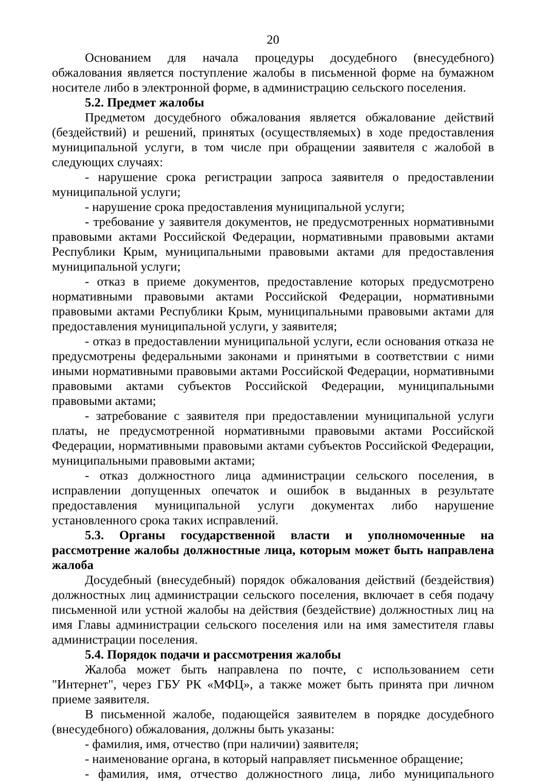20
Основанием для начала процедуры досудебного (внесудебного) обжалования является поступление жалобы в письменной форме на бумажном носителе либо в электронной форме, в администрацию сельского поселения.
5.2. Предмет жалобы
Предметом досудебного обжалования является обжалование действий (бездействий) и решений, принятых (осуществляемых) в ходе предоставления муниципальной услуги, в том числе при обращении заявителя с жалобой в следующих случаях:
- нарушение срока регистрации запроса заявителя о предоставлении муниципальной услуги;
- нарушение срока предоставления муниципальной услуги;
- требование у заявителя документов, не предусмотренных нормативными правовыми актами Российской Федерации, нормативными правовыми актами Республики Крым, муниципальными правовыми актами для предоставления муниципальной услуги;
- отказ в приеме документов, предоставление которых предусмотрено нормативными правовыми актами Российской Федерации, нормативными правовыми актами Республики Крым, муниципальными правовыми актами для предоставления муниципальной услуги, у заявителя;
- отказ в предоставлении муниципальной услуги, если основания отказа не предусмотрены федеральными законами и принятыми в соответствии с ними иными нормативными правовыми актами Российской Федерации, нормативными правовыми актами субъектов Российской Федерации, муниципальными правовыми актами;
- затребование с заявителя при предоставлении муниципальной услуги платы, не предусмотренной нормативными правовыми актами Российской Федерации, нормативными правовыми актами субъектов Российской Федерации, муниципальными правовыми актами;
- отказ должностного лица администрации сельского поселения, в исправлении допущенных опечаток и ошибок в выданных в результате предоставления муниципальной услуги документах либо нарушение установленного срока таких исправлений.
5.3. Органы государственной власти и уполномоченные на рассмотрение жалобы должностные лица, которым может быть направлена жалоба
Досудебный (внесудебный) порядок обжалования действий (бездействия) должностных лиц администрации сельского поселения, включает в себя подачу письменной или устной жалобы на действия (бездействие) должностных лиц на имя Главы администрации сельского поселения или на имя заместителя главы администрации поселения.
5.4. Порядок подачи и рассмотрения жалобы
Жалоба может быть направлена по почте, с использованием сети "Интернет", через ГБУ РК «МФЦ», а также может быть принята при личном приеме заявителя.
В письменной жалобе, подающейся заявителем в порядке досудебного (внесудебного) обжалования, должны быть указаны:
- фамилия, имя, отчество (при наличии) заявителя;
- наименование органа, в который направляет письменное обращение;
- фамилия, имя, отчество должностного лица, либо муниципального